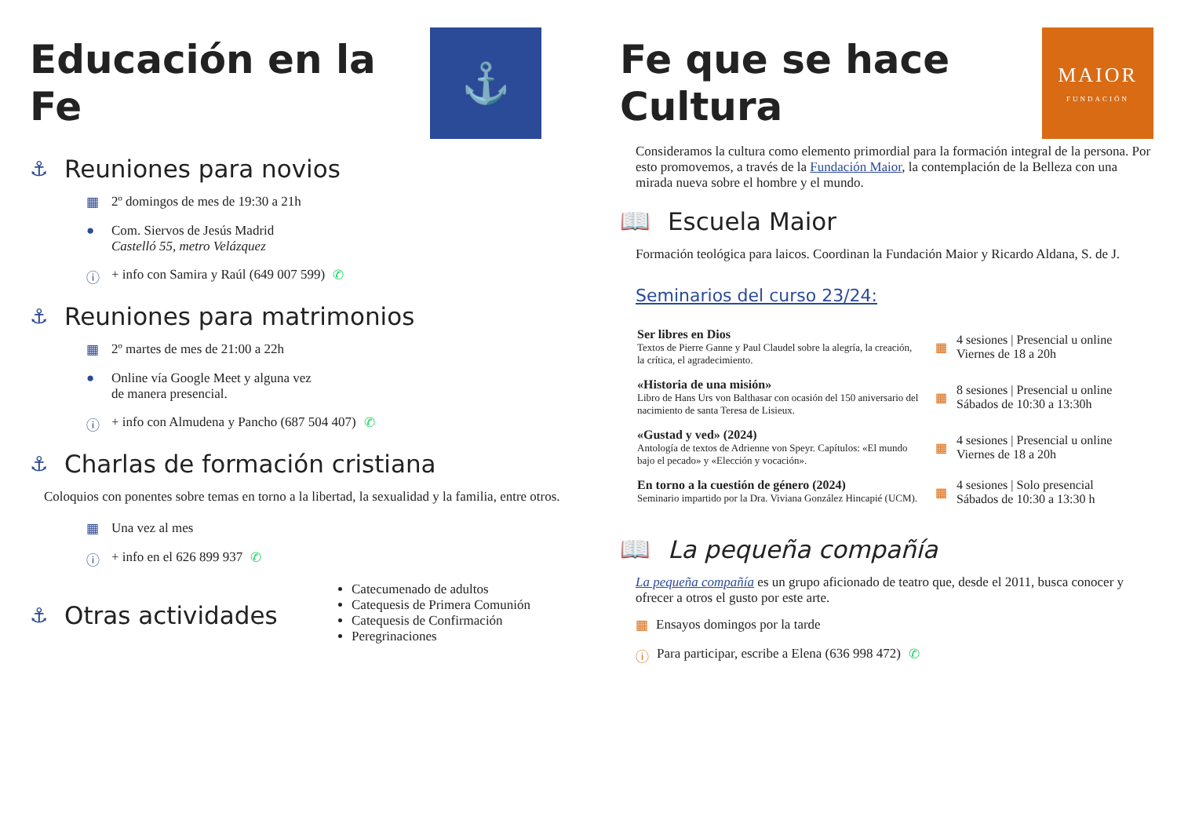Educación en la Fe
⚓
⚓ Reuniones para novios
▦ 2º domingos de mes de 19:30 a 21h
● Com. Siervos de Jesús Madrid
Castelló 55, metro Velázquez
ⓘ + info con Samira y Raúl (649 007 599) ✆
⚓ Reuniones para matrimonios
▦ 2º martes de mes de 21:00 a 22h
● Online vía Google Meet y alguna vez
de manera presencial.
ⓘ + info con Almudena y Pancho (687 504 407) ✆
⚓ Charlas de formación cristiana
Coloquios con ponentes sobre temas en torno a la libertad, la sexualidad y la familia, entre otros.
▦ Una vez al mes
ⓘ + info en el 626 899 937 ✆
⚓ Otras actividades
Catecumenado de adultos
Catequesis de Primera Comunión
Catequesis de Confirmación
Peregrinaciones
Fe que se hace Cultura
MAIOR
FUNDACIÓN
Consideramos la cultura como elemento primordial para la formación integral de la persona. Por esto promovemos, a través de la Fundación Maior, la contemplación de la Belleza con una mirada nueva sobre el hombre y el mundo.
📖 Escuela Maior
Formación teológica para laicos. Coordinan la Fundación Maior y Ricardo Aldana, S. de J.
Seminarios del curso 23/24:
Ser libres en Dios
Textos de Pierre Ganne y Paul Claudel sobre la alegría, la creación, la crítica, el agradecimiento.
▦
4 sesiones | Presencial u online
Viernes de 18 a 20h
«Historia de una misión»
Libro de Hans Urs von Balthasar con ocasión del 150 aniversario del nacimiento de santa Teresa de Lisieux.
▦
8 sesiones | Presencial u online
Sábados de 10:30 a 13:30h
«Gustad y ved» (2024)
Antología de textos de Adrienne von Speyr. Capítulos: «El mundo bajo el pecado» y «Elección y vocación».
▦
4 sesiones | Presencial u online
Viernes de 18 a 20h
En torno a la cuestión de género (2024)
Seminario impartido por la Dra. Viviana González Hincapié (UCM).
▦
4 sesiones | Solo presencial
Sábados de 10:30 a 13:30 h
📖 La pequeña compañía
La pequeña compañía es un grupo aficionado de teatro que, desde el 2011, busca conocer y ofrecer a otros el gusto por este arte.
▦ Ensayos domingos por la tarde
ⓘ Para participar, escribe a Elena (636 998 472) ✆